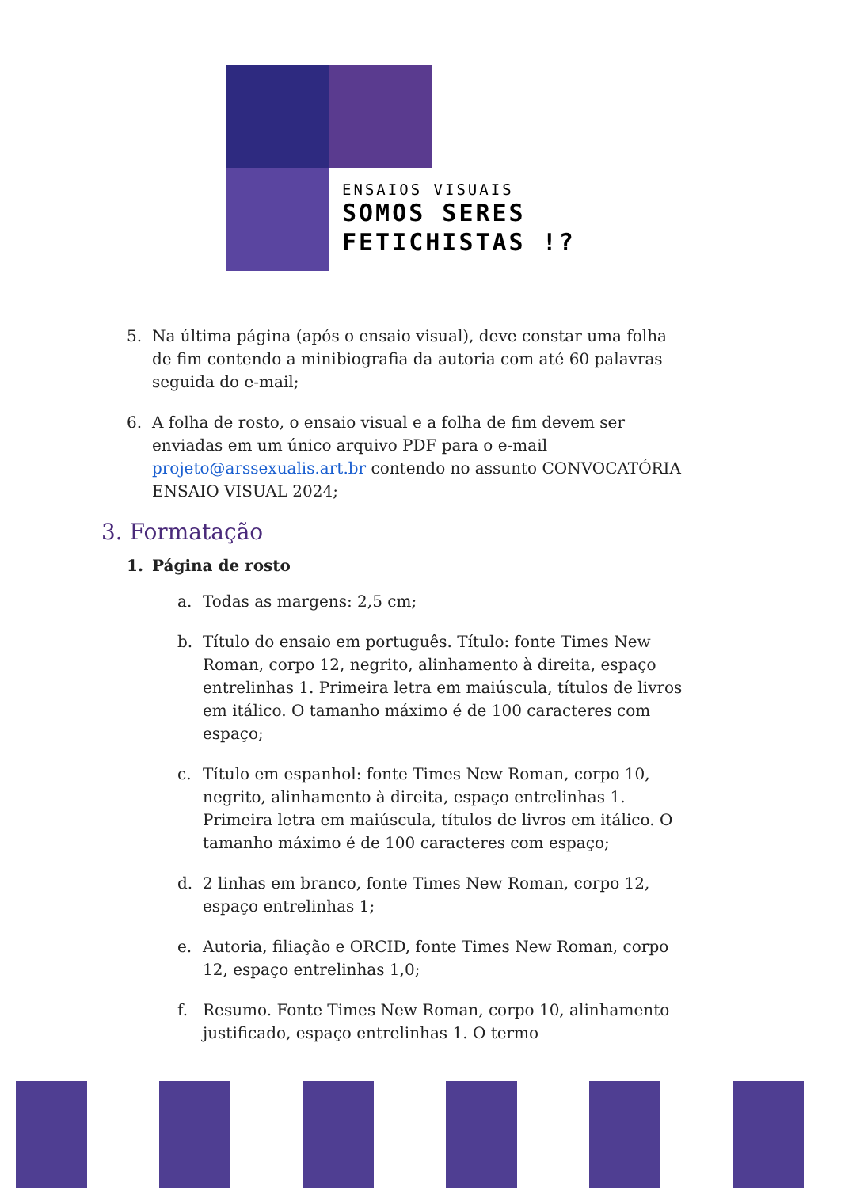ENSAIOS VISUAIS
SOMOS SERES
FETICHISTAS !?
5. Na última página (após o ensaio visual), deve constar uma folha de fim contendo a minibiografia da autoria com até 60 palavras seguida do e-mail;
6. A folha de rosto, o ensaio visual e a folha de fim devem ser enviadas em um único arquivo PDF para o e-mail projeto@arssexualis.art.br contendo no assunto CONVOCATÓRIA ENSAIO VISUAL 2024;
3. Formatação
1. Página de rosto
a. Todas as margens: 2,5 cm;
b. Título do ensaio em português. Título: fonte Times New Roman, corpo 12, negrito, alinhamento à direita, espaço entrelinhas 1. Primeira letra em maiúscula, títulos de livros em itálico. O tamanho máximo é de 100 caracteres com espaço;
c. Título em espanhol: fonte Times New Roman, corpo 10, negrito, alinhamento à direita, espaço entrelinhas 1. Primeira letra em maiúscula, títulos de livros em itálico. O tamanho máximo é de 100 caracteres com espaço;
d. 2 linhas em branco, fonte Times New Roman, corpo 12, espaço entrelinhas 1;
e. Autoria, filiação e ORCID, fonte Times New Roman, corpo 12, espaço entrelinhas 1,0;
f. Resumo. Fonte Times New Roman, corpo 10, alinhamento justificado, espaço entrelinhas 1. O termo